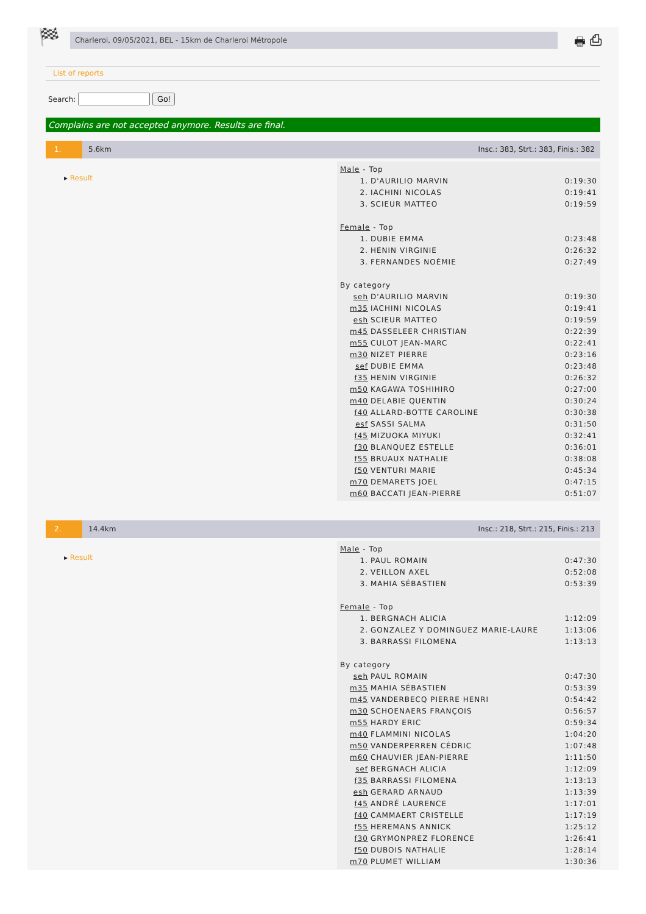🏁
Charleroi, 09/05/2021, BEL - 15km de Charleroi Métropole
🖶 ⎙
List of reports
Search: Go!
Complains are not accepted anymore. Results are final.
1. 5.6km Insc.: 383, Strt.: 383, Finis.: 382
▸ Result
| Male - Top | | |
| 1. | D'AURILIO MARVIN | 0:19:30 |
| 2. | IACHINI NICOLAS | 0:19:41 |
| 3. | SCIEUR MATTEO | 0:19:59 |
| Female - Top | | |
| 1. | DUBIE EMMA | 0:23:48 |
| 2. | HENIN VIRGINIE | 0:26:32 |
| 3. | FERNANDES NOÉMIE | 0:27:49 |
| By category | | |
| seh | D'AURILIO MARVIN | 0:19:30 |
| m35 | IACHINI NICOLAS | 0:19:41 |
| esh | SCIEUR MATTEO | 0:19:59 |
| m45 | DASSELEER CHRISTIAN | 0:22:39 |
| m55 | CULOT JEAN-MARC | 0:22:41 |
| m30 | NIZET PIERRE | 0:23:16 |
| sef | DUBIE EMMA | 0:23:48 |
| f35 | HENIN VIRGINIE | 0:26:32 |
| m50 | KAGAWA TOSHIHIRO | 0:27:00 |
| m40 | DELABIE QUENTIN | 0:30:24 |
| f40 | ALLARD-BOTTE CAROLINE | 0:30:38 |
| esf | SASSI SALMA | 0:31:50 |
| f45 | MIZUOKA MIYUKI | 0:32:41 |
| f30 | BLANQUEZ ESTELLE | 0:36:01 |
| f55 | BRUAUX NATHALIE | 0:38:08 |
| f50 | VENTURI MARIE | 0:45:34 |
| m70 | DEMARETS JOEL | 0:47:15 |
| m60 | BACCATI JEAN-PIERRE | 0:51:07 |
2. 14.4km Insc.: 218, Strt.: 215, Finis.: 213
▸ Result
| Male - Top | | |
| 1. | PAUL ROMAIN | 0:47:30 |
| 2. | VEILLON AXEL | 0:52:08 |
| 3. | MAHIA SÉBASTIEN | 0:53:39 |
| Female - Top | | |
| 1. | BERGNACH ALICIA | 1:12:09 |
| 2. | GONZALEZ Y DOMINGUEZ MARIE-LAURE | 1:13:06 |
| 3. | BARRASSI FILOMENA | 1:13:13 |
| By category | | |
| seh | PAUL ROMAIN | 0:47:30 |
| m35 | MAHIA SÉBASTIEN | 0:53:39 |
| m45 | VANDERBECQ PIERRE HENRI | 0:54:42 |
| m30 | SCHOENAERS FRANÇOIS | 0:56:57 |
| m55 | HARDY ERIC | 0:59:34 |
| m40 | FLAMMINI NICOLAS | 1:04:20 |
| m50 | VANDERPERREN CÉDRIC | 1:07:48 |
| m60 | CHAUVIER JEAN-PIERRE | 1:11:50 |
| sef | BERGNACH ALICIA | 1:12:09 |
| f35 | BARRASSI FILOMENA | 1:13:13 |
| esh | GERARD ARNAUD | 1:13:39 |
| f45 | ANDRÉ LAURENCE | 1:17:01 |
| f40 | CAMMAERT CRISTELLE | 1:17:19 |
| f55 | HEREMANS ANNICK | 1:25:12 |
| f30 | GRYMONPREZ FLORENCE | 1:26:41 |
| f50 | DUBOIS NATHALIE | 1:28:14 |
| m70 | PLUMET WILLIAM | 1:30:36 |